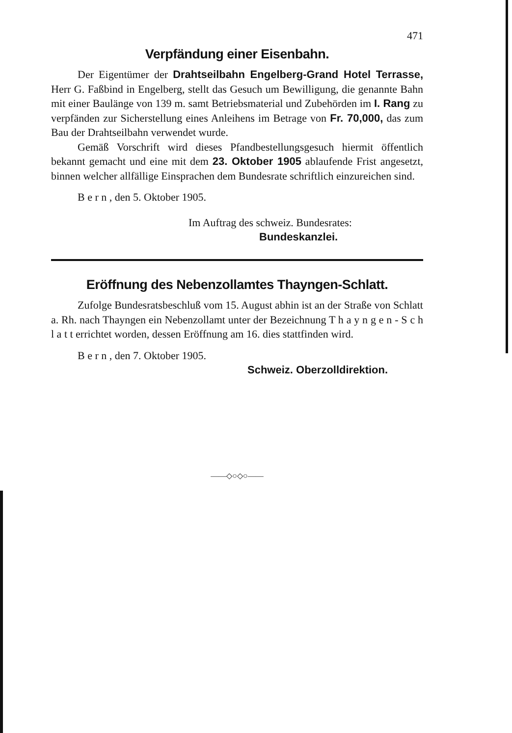471
Verpfändung einer Eisenbahn.
Der Eigentümer der Drahtseilbahn Engelberg-Grand Hotel Terrasse, Herr G. Faßbind in Engelberg, stellt das Gesuch um Bewilligung, die genannte Bahn mit einer Baulänge von 139 m. samt Betriebsmaterial und Zubehörden im I. Rang zu verpfänden zur Sicherstellung eines Anleihens im Betrage von Fr. 70,000, das zum Bau der Drahtseilbahn verwendet wurde.
Gemäß Vorschrift wird dieses Pfandbestellungsgesuch hiermit öffentlich bekannt gemacht und eine mit dem 23. Oktober 1905 ablaufende Frist angesetzt, binnen welcher allfällige Einsprachen dem Bundesrate schriftlich einzureichen sind.
B e r n , den 5. Oktober 1905.
Im Auftrag des schweiz. Bundesrates:
Bundeskanzlei.
Eröffnung des Nebenzollamtes Thayngen-Schlatt.
Zufolge Bundesratsbeschluß vom 15. August abhin ist an der Straße von Schlatt a. Rh. nach Thayngen ein Nebenzollamt unter der Bezeichnung T h a y n g e n - S c h l a t t errichtet worden, dessen Eröffnung am 16. dies stattfinden wird.
B e r n , den 7. Oktober 1905.
Schweiz. Oberzolldirektion.
——◇○◇○——